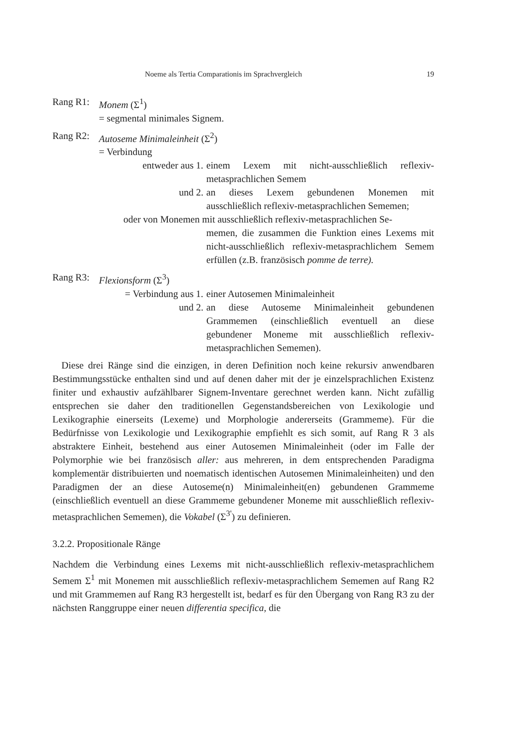Noeme als Tertia Comparationis im Sprachvergleich 19
Rang R1: Monem (Σ<sup>1</sup>)
= segmental minimales Signem.
Rang R2: Autoseme Minimaleinheit (Σ<sup>2</sup>)
= Verbindung
entweder aus 1. einem Lexem mit nicht-ausschließlich reflexiv-metasprachlichen Semem
und 2. an dieses Lexem gebundenen Monemen mit ausschließlich reflexiv-metasprachlichen Sememen;
oder von Monemen mit ausschließlich reflexiv-metasprachlichen Se-
memen, die zusammen die Funktion eines Lexems mit nicht-ausschließlich reflexiv-metasprachlichem Semem erfüllen (z.B. französisch pomme de terre).
Rang R3: Flexionsform (Σ<sup>3</sup>)
= Verbindung aus 1. einer Autosemen Minimaleinheit
und 2. an diese Autoseme Minimaleinheit gebundenen Grammemen (einschließlich eventuell an diese gebundener Moneme mit ausschließlich reflexiv-metasprachlichen Sememen).
Diese drei Ränge sind die einzigen, in deren Definition noch keine rekursiv anwendbaren Bestimmungsstücke enthalten sind und auf denen daher mit der je einzelsprachlichen Existenz finiter und exhaustiv aufzählbarer Signem-Inventare gerechnet werden kann. Nicht zufällig entsprechen sie daher den traditionellen Gegenstandsbereichen von Lexikologie und Lexikographie einerseits (Lexeme) und Morphologie andererseits (Grammeme). Für die Bedürfnisse von Lexikologie und Lexikographie empfiehlt es sich somit, auf Rang R 3 als abstraktere Einheit, bestehend aus einer Autosemen Minimaleinheit (oder im Falle der Polymorphie wie bei französisch aller: aus mehreren, in dem entsprechenden Paradigma komplementär distribuierten und noematisch identischen Autosemen Minimaleinheiten) und den Paradigmen der an diese Autoseme(n) Minimaleinheit(en) gebundenen Grammeme (einschließlich eventuell an diese Grammeme gebundener Moneme mit ausschließlich reflexiv-metasprachlichen Sememen), die Vokabel (Σ<sup>3'</sup>) zu definieren.
3.2.2. Propositionale Ränge
Nachdem die Verbindung eines Lexems mit nicht-ausschließlich reflexiv-metasprachlichem Semem Σ<sup>1</sup> mit Monemen mit ausschließlich reflexiv-metasprachlichem Sememen auf Rang R2 und mit Grammemen auf Rang R3 hergestellt ist, bedarf es für den Übergang von Rang R3 zu der nächsten Ranggruppe einer neuen differentia specifica, die